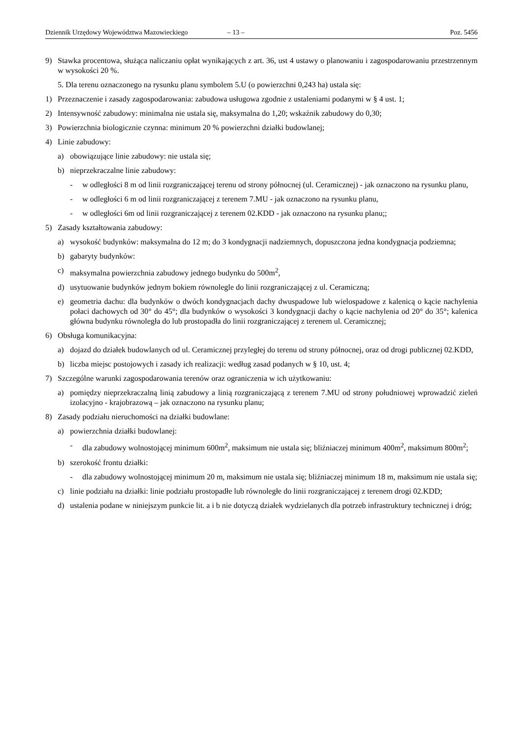Dziennik Urzędowy Województwa Mazowieckiego – 13 – Poz. 5456
9) Stawka procentowa, służąca naliczaniu opłat wynikających z art. 36, ust 4 ustawy o planowaniu i zagospodarowaniu przestrzennym w wysokości 20 %.
5. Dla terenu oznaczonego na rysunku planu symbolem 5.U (o powierzchni 0,243 ha) ustala się:
1) Przeznaczenie i zasady zagospodarowania: zabudowa usługowa zgodnie z ustaleniami podanymi w § 4 ust. 1;
2) Intensywność zabudowy: minimalna nie ustala się, maksymalna do 1,20; wskaźnik zabudowy do 0,30;
3) Powierzchnia biologicznie czynna: minimum 20 % powierzchni działki budowlanej;
4) Linie zabudowy:
a) obowiązujące linie zabudowy: nie ustala się;
b) nieprzekraczalne linie zabudowy:
- w odległości 8 m od linii rozgraniczającej terenu od strony północnej (ul. Ceramicznej) - jak oznaczono na rysunku planu,
- w odległości 6 m od linii rozgraniczającej z terenem 7.MU - jak oznaczono na rysunku planu,
- w odległości 6m od linii rozgraniczającej z terenem 02.KDD - jak oznaczono na rysunku planu;;
5) Zasady kształtowania zabudowy:
a) wysokość budynków: maksymalna do 12 m; do 3 kondygnacji nadziemnych, dopuszczona jedna kondygnacja podziemna;
b) gabaryty budynków:
c) maksymalna powierzchnia zabudowy jednego budynku do 500m<sup>2</sup>,
d) usytuowanie budynków jednym bokiem równolegle do linii rozgraniczającej z ul. Ceramiczną;
e) geometria dachu: dla budynków o dwóch kondygnacjach dachy dwuspadowe lub wielospadowe z kalenicą o kącie nachylenia połaci dachowych od 30° do 45°; dla budynków o wysokości 3 kondygnacji dachy o kącie nachylenia od 20° do 35°; kalenica główna budynku równoległa do lub prostopadła do linii rozgraniczającej z terenem ul. Ceramicznej;
6) Obsługa komunikacyjna:
a) dojazd do działek budowlanych od ul. Ceramicznej przyległej do terenu od strony północnej, oraz od drogi publicznej 02.KDD,
b) liczba miejsc postojowych i zasady ich realizacji: według zasad podanych w § 10, ust. 4;
7) Szczególne warunki zagospodarowania terenów oraz ograniczenia w ich użytkowaniu:
a) pomiędzy nieprzekraczalną linią zabudowy a linią rozgraniczającą z terenem 7.MU od strony południowej wprowadzić zieleń izolacyjno - krajobrazową – jak oznaczono na rysunku planu;
8) Zasady podziału nieruchomości na działki budowlane:
a) powierzchnia działki budowlanej:
- dla zabudowy wolnostojącej minimum 600m<sup>2</sup>, maksimum nie ustala się; bliźniaczej minimum 400m<sup>2</sup>, maksimum 800m<sup>2</sup>;
b) szerokość frontu działki:
- dla zabudowy wolnostojącej minimum 20 m, maksimum nie ustala się; bliźniaczej minimum 18 m, maksimum nie ustala się;
c) linie podziału na działki: linie podziału prostopadłe lub równoległe do linii rozgraniczającej z terenem drogi 02.KDD;
d) ustalenia podane w niniejszym punkcie lit. a i b nie dotyczą działek wydzielanych dla potrzeb infrastruktury technicznej i dróg;